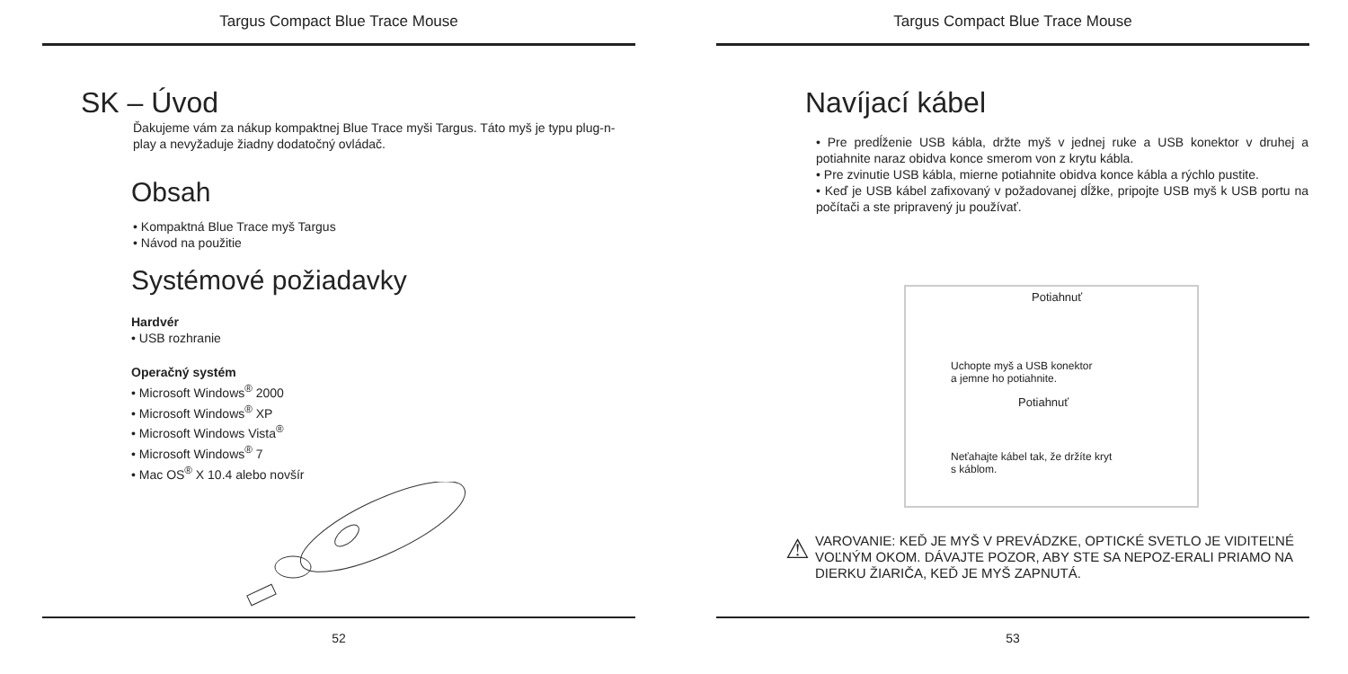Targus Compact Blue Trace Mouse
SK – Úvod
Ďakujeme vám za nákup kompaktnej Blue Trace myši Targus. Táto myš je typu plug-n-play a nevyžaduje žiadny dodatočný ovládač.
Obsah
• Kompaktná Blue Trace myš Targus
• Návod na použitie
Systémové požiadavky
Hardvér
• USB rozhranie
Operačný systém
• Microsoft Windows<sup>®</sup> 2000
• Microsoft Windows<sup>®</sup> XP
• Microsoft Windows Vista<sup>®</sup>
• Microsoft Windows<sup>®</sup> 7
• Mac OS<sup>®</sup> X 10.4 alebo novšír
52
Targus Compact Blue Trace Mouse
Navíjací kábel
• Pre predĺženie USB kábla, držte myš v jednej ruke a USB konektor v druhej a potiahnite naraz obidva konce smerom von z krytu kábla.
• Pre zvinutie USB kábla, mierne potiahnite obidva konce kábla a rýchlo pustite.
• Keď je USB kábel zafixovaný v požadovanej dĺžke, pripojte USB myš k USB portu na počítači a ste pripravený ju používať.
Potiahnuť
Uchopte myš a USB konektor
a jemne ho potiahnite.
Potiahnuť
Neťahajte kábel tak, že držíte kryt
s káblom.
⚠
VAROVANIE: KEĎ JE MYŠ V PREVÁDZKE, OPTICKÉ SVETLO JE VIDITEĽNÉ VOĽNÝM OKOM. DÁVAJTE POZOR, ABY STE SA NEPOZ-ERALI PRIAMO NA DIERKU ŽIARIČA, KEĎ JE MYŠ ZAPNUTÁ.
53